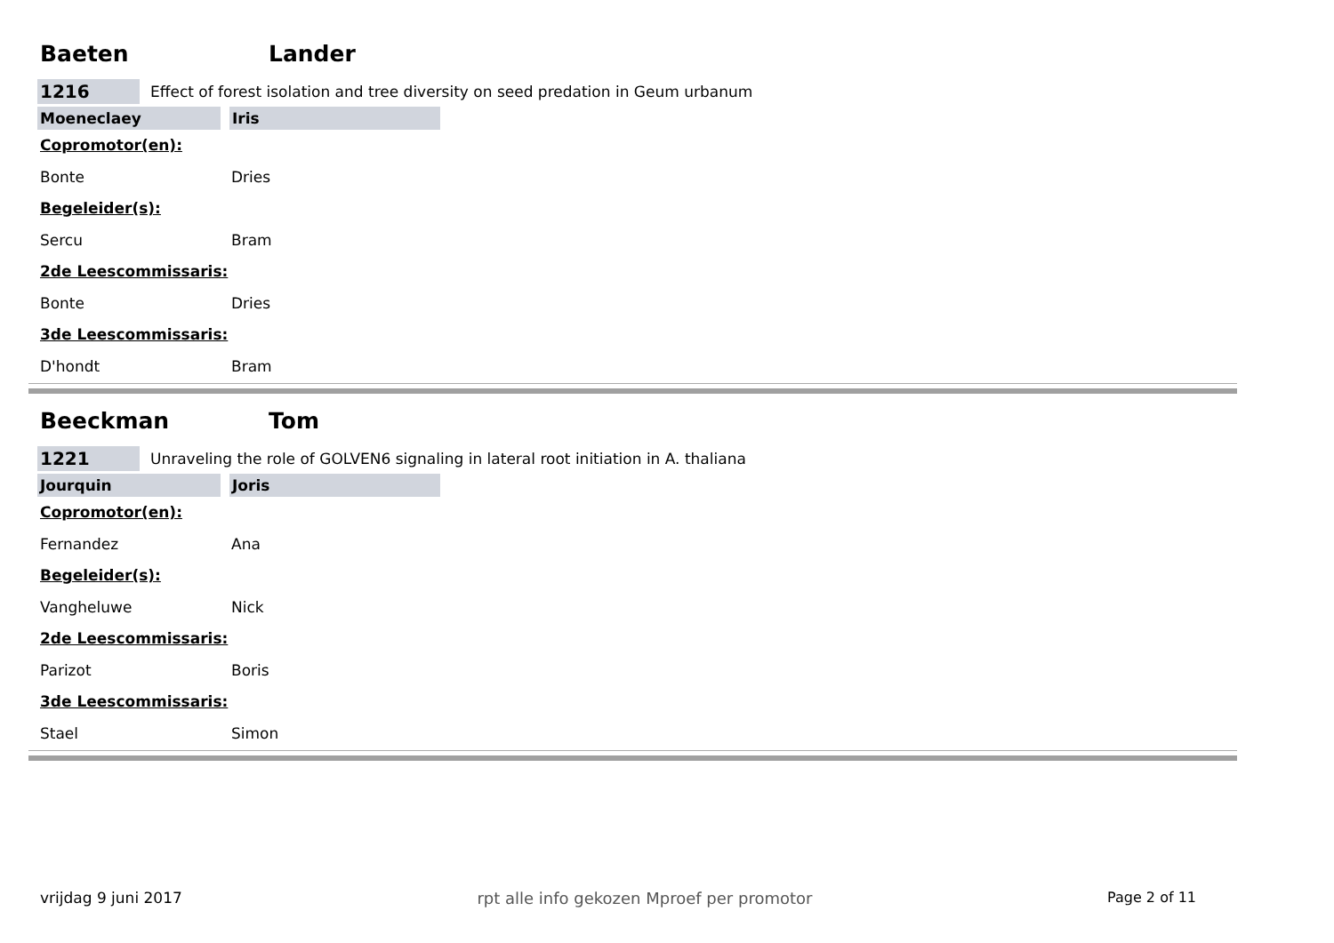Baeten Lander
1216 Effect of forest isolation and tree diversity on seed predation in Geum urbanum
Moeneclaey Iris
Copromotor(en):
Bonte Dries
Begeleider(s):
Sercu Bram
2de Leescommissaris:
Bonte Dries
3de Leescommissaris:
D'hondt Bram
Beeckman Tom
1221 Unraveling the role of GOLVEN6 signaling in lateral root initiation in A. thaliana
Jourquin Joris
Copromotor(en):
Fernandez Ana
Begeleider(s):
Vangheluwe Nick
2de Leescommissaris:
Parizot Boris
3de Leescommissaris:
Stael Simon
vrijdag 9 juni 2017 rpt alle info gekozen Mproef per promotor Page 2 of 11